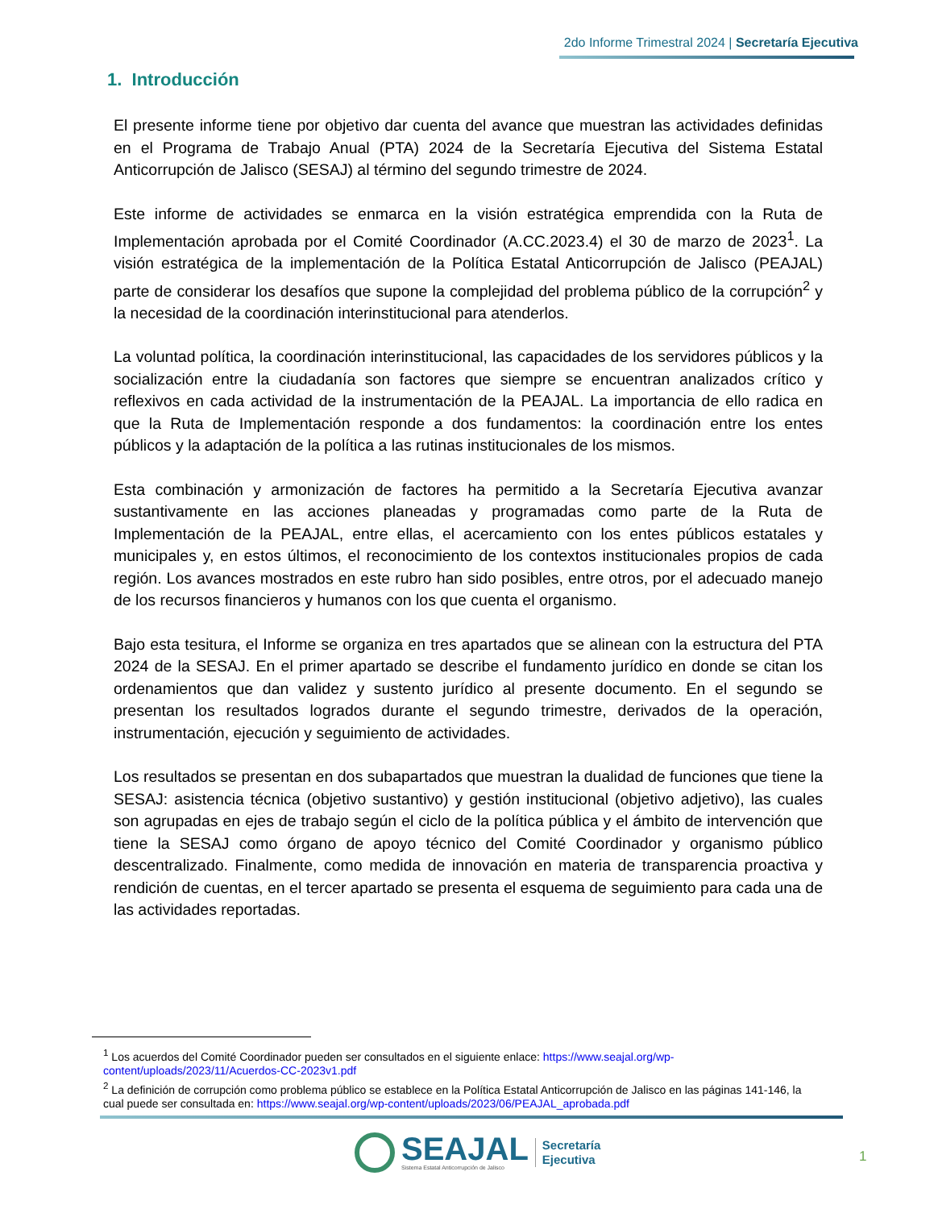2do Informe Trimestral 2024 | Secretaría Ejecutiva
1. Introducción
El presente informe tiene por objetivo dar cuenta del avance que muestran las actividades definidas en el Programa de Trabajo Anual (PTA) 2024 de la Secretaría Ejecutiva del Sistema Estatal Anticorrupción de Jalisco (SESAJ) al término del segundo trimestre de 2024.
Este informe de actividades se enmarca en la visión estratégica emprendida con la Ruta de Implementación aprobada por el Comité Coordinador (A.CC.2023.4) el 30 de marzo de 2023<sup>1</sup>. La visión estratégica de la implementación de la Política Estatal Anticorrupción de Jalisco (PEAJAL) parte de considerar los desafíos que supone la complejidad del problema público de la corrupción<sup>2</sup> y la necesidad de la coordinación interinstitucional para atenderlos.
La voluntad política, la coordinación interinstitucional, las capacidades de los servidores públicos y la socialización entre la ciudadanía son factores que siempre se encuentran analizados crítico y reflexivos en cada actividad de la instrumentación de la PEAJAL. La importancia de ello radica en que la Ruta de Implementación responde a dos fundamentos: la coordinación entre los entes públicos y la adaptación de la política a las rutinas institucionales de los mismos.
Esta combinación y armonización de factores ha permitido a la Secretaría Ejecutiva avanzar sustantivamente en las acciones planeadas y programadas como parte de la Ruta de Implementación de la PEAJAL, entre ellas, el acercamiento con los entes públicos estatales y municipales y, en estos últimos, el reconocimiento de los contextos institucionales propios de cada región. Los avances mostrados en este rubro han sido posibles, entre otros, por el adecuado manejo de los recursos financieros y humanos con los que cuenta el organismo.
Bajo esta tesitura, el Informe se organiza en tres apartados que se alinean con la estructura del PTA 2024 de la SESAJ. En el primer apartado se describe el fundamento jurídico en donde se citan los ordenamientos que dan validez y sustento jurídico al presente documento. En el segundo se presentan los resultados logrados durante el segundo trimestre, derivados de la operación, instrumentación, ejecución y seguimiento de actividades.
Los resultados se presentan en dos subapartados que muestran la dualidad de funciones que tiene la SESAJ: asistencia técnica (objetivo sustantivo) y gestión institucional (objetivo adjetivo), las cuales son agrupadas en ejes de trabajo según el ciclo de la política pública y el ámbito de intervención que tiene la SESAJ como órgano de apoyo técnico del Comité Coordinador y organismo público descentralizado. Finalmente, como medida de innovación en materia de transparencia proactiva y rendición de cuentas, en el tercer apartado se presenta el esquema de seguimiento para cada una de las actividades reportadas.
<sup>1</sup> Los acuerdos del Comité Coordinador pueden ser consultados en el siguiente enlace: https://www.seajal.org/wp-content/uploads/2023/11/Acuerdos-CC-2023v1.pdf
<sup>2</sup> La definición de corrupción como problema público se establece en la Política Estatal Anticorrupción de Jalisco en las páginas 141-146, la cual puede ser consultada en: https://www.seajal.org/wp-content/uploads/2023/06/PEAJAL_aprobada.pdf
SEAJAL
Sistema Estatal Anticorrupción de Jalisco
Secretaría
Ejecutiva
1